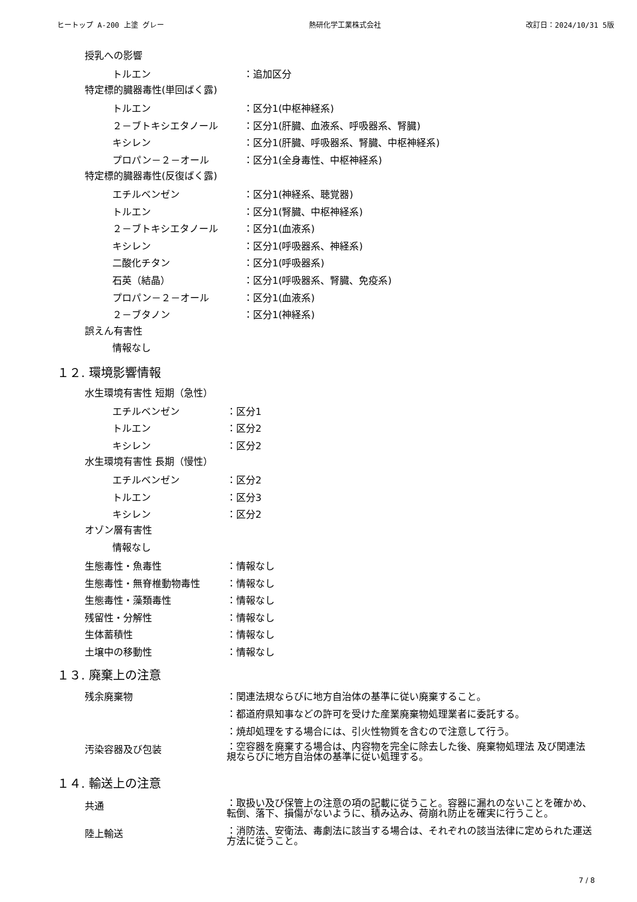ヒートップ A-200 上塗 グレー 熱研化学工業株式会社 改訂日：2024/10/31 5版
授乳への影響
トルエン ：追加区分
特定標的臓器毒性(単回ばく露)
トルエン ：区分1(中枢神経系)
２－ブトキシエタノール ：区分1(肝臓、血液系、呼吸器系、腎臓)
キシレン ：区分1(肝臓、呼吸器系、腎臓、中枢神経系)
プロパン－２－オール ：区分1(全身毒性、中枢神経系)
特定標的臓器毒性(反復ばく露)
エチルベンゼン ：区分1(神経系、聴覚器)
トルエン ：区分1(腎臓、中枢神経系)
２－ブトキシエタノール ：区分1(血液系)
キシレン ：区分1(呼吸器系、神経系)
二酸化チタン ：区分1(呼吸器系)
石英（結晶） ：区分1(呼吸器系、腎臓、免疫系)
プロパン－２－オール ：区分1(血液系)
２－ブタノン ：区分1(神経系)
誤えん有害性
情報なし
１２. 環境影響情報
水生環境有害性 短期（急性）
エチルベンゼン ：区分1
トルエン ：区分2
キシレン ：区分2
水生環境有害性 長期（慢性）
エチルベンゼン ：区分2
トルエン ：区分3
キシレン ：区分2
オゾン層有害性
情報なし
生態毒性・魚毒性 ：情報なし
生態毒性・無脊椎動物毒性 ：情報なし
生態毒性・藻類毒性 ：情報なし
残留性・分解性 ：情報なし
生体蓄積性 ：情報なし
土壌中の移動性 ：情報なし
１３. 廃棄上の注意
残余廃棄物 ：関連法規ならびに地方自治体の基準に従い廃棄すること。
：都道府県知事などの許可を受けた産業廃棄物処理業者に委託する。
：焼却処理をする場合には、引火性物質を含むので注意して行う。
汚染容器及び包装 ：空容器を廃棄する場合は、内容物を完全に除去した後、廃棄物処理法 及び関連法規ならびに地方自治体の基準に従い処理する。
１４. 輸送上の注意
共通 ：取扱い及び保管上の注意の項の記載に従うこと。容器に漏れのないことを確かめ、転倒、落下、損傷がないように、積み込み、荷崩れ防止を確実に行うこと。
陸上輸送 ：消防法、安衛法、毒劇法に該当する場合は、それぞれの該当法律に定められた運送方法に従うこと。
7 / 8